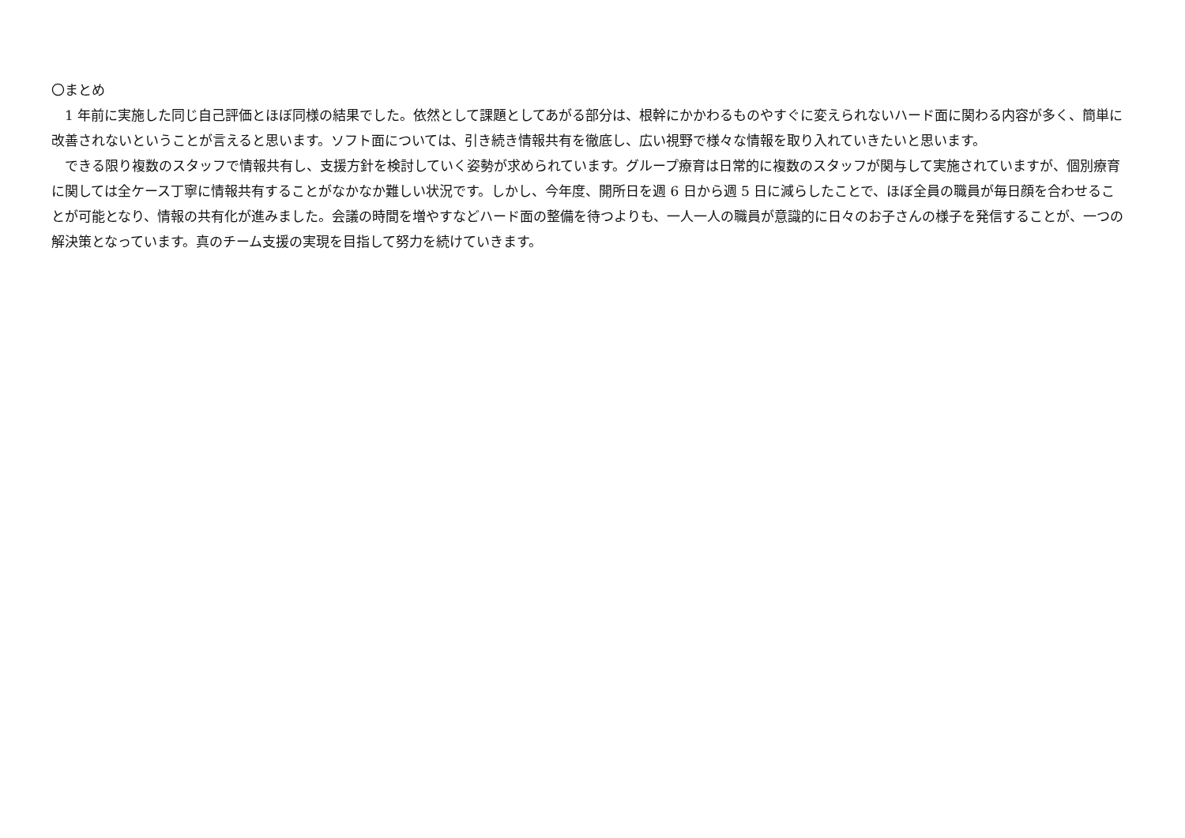〇まとめ
1 年前に実施した同じ自己評価とほぼ同様の結果でした。依然として課題としてあがる部分は、根幹にかかわるものやすぐに変えられないハード面に関わる内容が多く、簡単に改善されないということが言えると思います。ソフト面については、引き続き情報共有を徹底し、広い視野で様々な情報を取り入れていきたいと思います。
できる限り複数のスタッフで情報共有し、支援方針を検討していく姿勢が求められています。グループ療育は日常的に複数のスタッフが関与して実施されていますが、個別療育に関しては全ケース丁寧に情報共有することがなかなか難しい状況です。しかし、今年度、開所日を週 6 日から週 5 日に減らしたことで、ほぼ全員の職員が毎日顔を合わせることが可能となり、情報の共有化が進みました。会議の時間を増やすなどハード面の整備を待つよりも、一人一人の職員が意識的に日々のお子さんの様子を発信することが、一つの解決策となっています。真のチーム支援の実現を目指して努力を続けていきます。